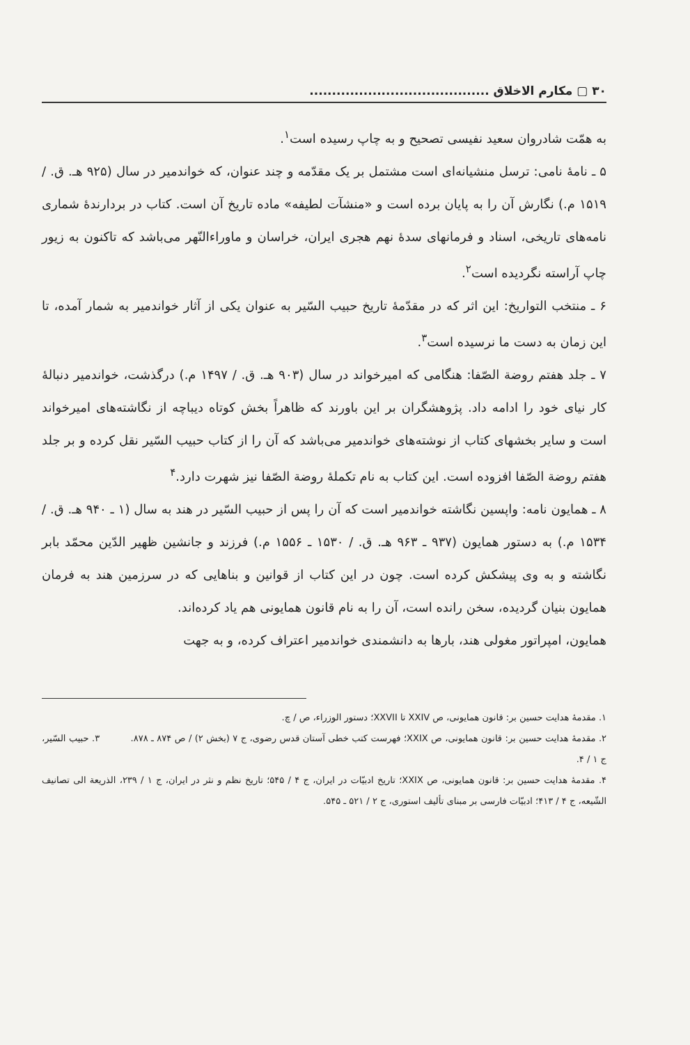۳۰ ▢ مکارم الاخلاق ........................................
به همّت شادروان سعید نفیسی تصحیح و به چاپ رسیده است<sup>۱</sup>.
۵ ـ نامهٔ نامی: ترسل منشیانه‌ای است مشتمل بر یک مقدّمه و چند عنوان، که خواندمیر در سال (۹۲۵ هـ. ق. / ۱۵۱۹ م.) نگارش آن را به پایان برده است و «منشآت لطیفه» ماده تاریخ آن است. کتاب در بردارندهٔ شماری نامه‌های تاریخی، اسناد و فرمانهای سدهٔ نهم هجری ایران، خراسان و ماوراءالنّهر می‌باشد که تاکنون به زیور چاپ آراسته نگردیده است<sup>۲</sup>.
۶ ـ منتخب التواریخ: این اثر که در مقدّمهٔ تاریخ حبیب السّیر به عنوان یکی از آثار خواندمیر به شمار آمده، تا این زمان به دست ما نرسیده است<sup>۳</sup>.
۷ ـ جلد هفتم روضة الصّفا: هنگامی که امیرخواند در سال (۹۰۳ هـ. ق. / ۱۴۹۷ م.) درگذشت، خواندمیر دنبالهٔ کار نیای خود را ادامه داد. پژوهشگران بر این باورند که ظاهراً بخش کوتاه دیباچه از نگاشته‌های امیرخواند است و سایر بخشهای کتاب از نوشته‌های خواندمیر می‌باشد که آن را از کتاب حبیب السّیر نقل کرده و بر جلد هفتم روضة الصّفا افزوده است. این کتاب به نام تکملهٔ روضة الصّفا نیز شهرت دارد.<sup>۴</sup>
۸ ـ همایون نامه: واپسین نگاشته خواندمیر است که آن را پس از حبیب السّیر در هند به سال (۱ ـ ۹۴۰ هـ. ق. / ۱۵۳۴ م.) به دستور همایون (۹۳۷ ـ ۹۶۳ هـ. ق. / ۱۵۳۰ ـ ۱۵۵۶ م.) فرزند و جانشین ظهیر الدّین محمّد بابر نگاشته و به وی پیشکش کرده است. چون در این کتاب از قوانین و بناهایی که در سرزمین هند به فرمان همایون بنیان گردیده، سخن رانده است، آن را به نام قانون همایونی هم یاد کرده‌اند.
همایون، امپراتور مغولی هند، بارها به دانشمندی خواندمیر اعتراف کرده، و به جهت
۱. مقدمهٔ هدایت حسین بر: قانون همایونی، ص XXIV تا XXVII؛ دستور الوزراء، ص / چ.
۲. مقدمهٔ هدایت حسین بر: قانون همایونی، ص XXIX؛ فهرست کتب خطی آستان قدس رضوی، ج ۷ (بخش ۲) / ص ۸۷۴ ـ ۸۷۸. ۳. حبیب السّیر، ج ۱ / ۴.
۴. مقدمهٔ هدایت حسین بر: قانون همایونی، ص XXIX؛ تاریخ ادبیّات در ایران، ج ۴ / ۵۴۵؛ تاریخ نظم و نثر در ایران، ج ۱ / ۲۳۹، الذریعة الی تصانیف الشّیعه، ج ۴ / ۴۱۳؛ ادبیّات فارسی بر مبنای تألیف استوری، ج ۲ / ۵۲۱ ـ ۵۴۵.